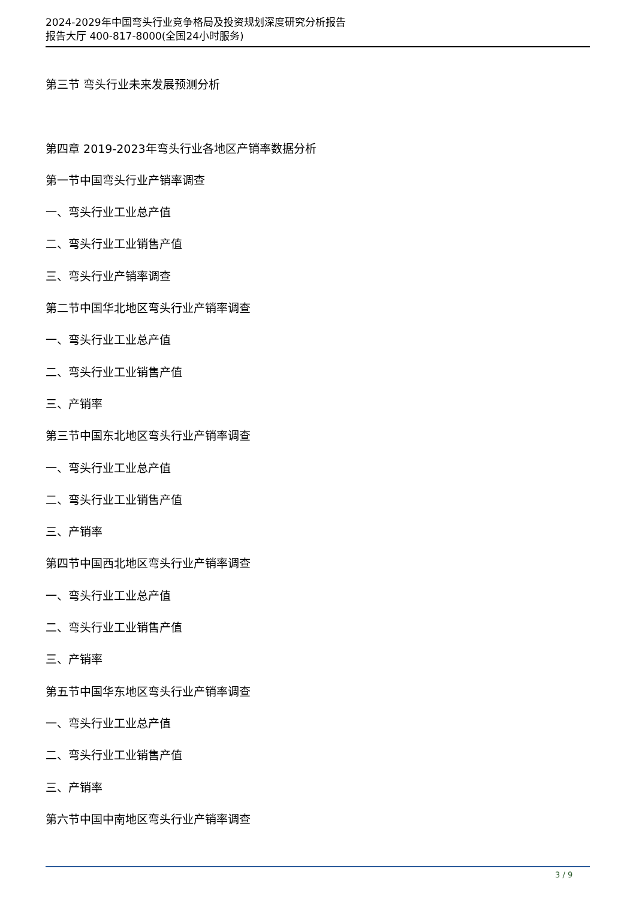2024-2029年中国弯头行业竞争格局及投资规划深度研究分析报告
报告大厅 400-817-8000(全国24小时服务)
第三节 弯头行业未来发展预测分析
第四章 2019-2023年弯头行业各地区产销率数据分析
第一节中国弯头行业产销率调查
一、弯头行业工业总产值
二、弯头行业工业销售产值
三、弯头行业产销率调查
第二节中国华北地区弯头行业产销率调查
一、弯头行业工业总产值
二、弯头行业工业销售产值
三、产销率
第三节中国东北地区弯头行业产销率调查
一、弯头行业工业总产值
二、弯头行业工业销售产值
三、产销率
第四节中国西北地区弯头行业产销率调查
一、弯头行业工业总产值
二、弯头行业工业销售产值
三、产销率
第五节中国华东地区弯头行业产销率调查
一、弯头行业工业总产值
二、弯头行业工业销售产值
三、产销率
第六节中国中南地区弯头行业产销率调查
3 / 9